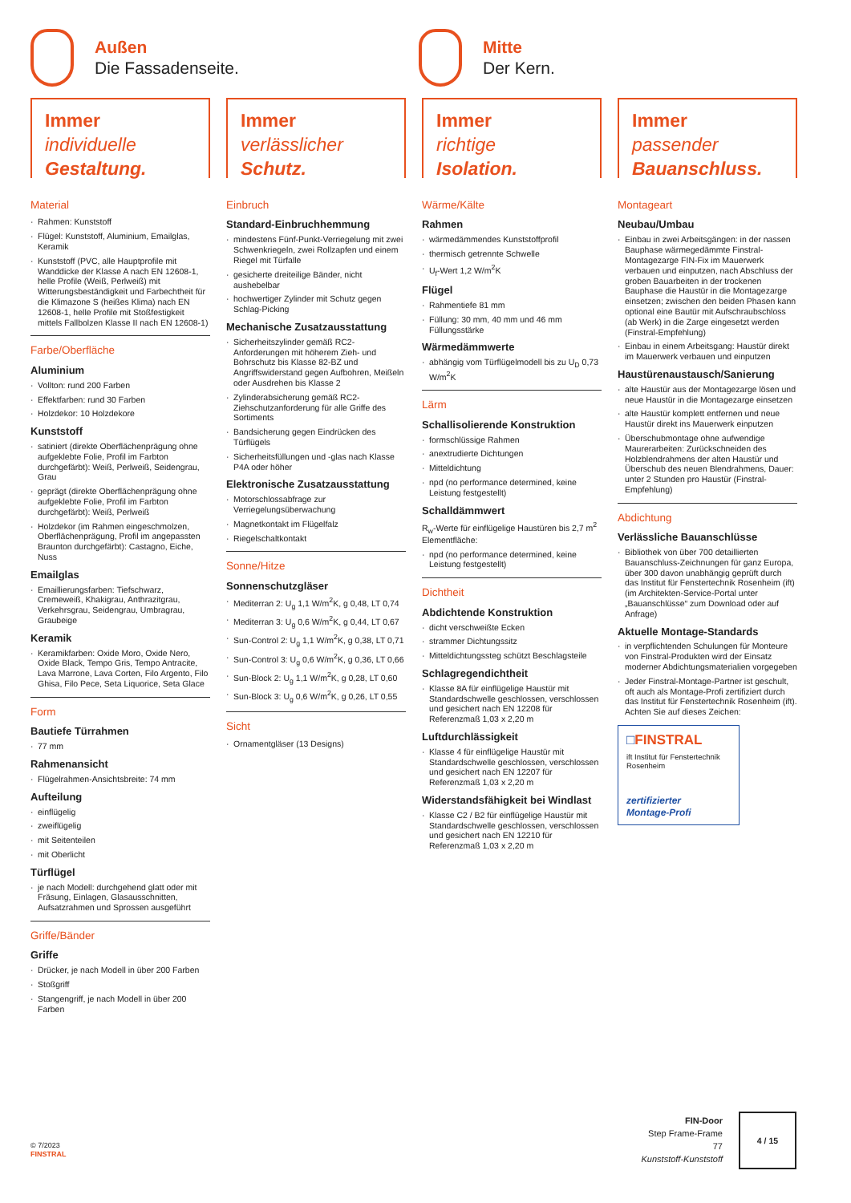Außen
Die Fassadenseite.
Mitte
Der Kern.
Immer
individuelle
Gestaltung.
Immer
verlässlicher
Schutz.
Immer
richtige
Isolation.
Immer
passender
Bauanschluss.
Material
Rahmen: Kunststoff
Flügel: Kunststoff, Aluminium, Emailglas, Keramik
Kunststoff (PVC, alle Hauptprofile mit Wanddicke der Klasse A nach EN 12608-1, helle Profile (Weiß, Perlweiß) mit Witterungsbeständigkeit und Farbechtheit für die Klimazone S (heißes Klima) nach EN 12608-1, helle Profile mit Stoßfestigkeit mittels Fallbolzen Klasse II nach EN 12608-1)
Farbe/Oberfläche
Aluminium
Vollton: rund 200 Farben
Effektfarben: rund 30 Farben
Holzdekor: 10 Holzdekore
Kunststoff
satiniert (direkte Oberflächenprägung ohne aufgeklebte Folie, Profil im Farbton durchgefärbt): Weiß, Perlweiß, Seidengrau, Grau
geprägt (direkte Oberflächenprägung ohne aufgeklebte Folie, Profil im Farbton durchgefärbt): Weiß, Perlweiß
Holzdekor (im Rahmen eingeschmolzen, Oberflächenprägung, Profil im angepassten Braunton durchgefärbt): Castagno, Eiche, Nuss
Emailglas
Emaillierungsfarben: Tiefschwarz, Cremeweiß, Khakigrau, Anthrazitgrau, Verkehrsgrau, Seidengrau, Umbragrau, Graubeige
Keramik
Keramikfarben: Oxide Moro, Oxide Nero, Oxide Black, Tempo Gris, Tempo Antracite, Lava Marrone, Lava Corten, Filo Argento, Filo Ghisa, Filo Pece, Seta Liquorice, Seta Glace
Form
Bautiefe Türrahmen
77 mm
Rahmenansicht
Flügelrahmen-Ansichtsbreite: 74 mm
Aufteilung
einflügelig
zweiflügelig
mit Seitenteilen
mit Oberlicht
Türflügel
je nach Modell: durchgehend glatt oder mit Fräsung, Einlagen, Glasausschnitten, Aufsatzrahmen und Sprossen ausgeführt
Griffe/Bänder
Griffe
Drücker, je nach Modell in über 200 Farben
Stoßgriff
Stangengriff, je nach Modell in über 200 Farben
Einbruch
Standard-Einbruchhemmung
mindestens Fünf-Punkt-Verriegelung mit zwei Schwenkriegeln, zwei Rollzapfen und einem Riegel mit Türfalle
gesicherte dreiteilige Bänder, nicht aushebelbar
hochwertiger Zylinder mit Schutz gegen Schlag-Picking
Mechanische Zusatzausstattung
Sicherheitszylinder gemäß RC2-Anforderungen mit höherem Zieh- und Bohrschutz bis Klasse 82-BZ und Angriffswiderstand gegen Aufbohren, Meißeln oder Ausdrehen bis Klasse 2
Zylinderabsicherung gemäß RC2-Ziehschutzanforderung für alle Griffe des Sortiments
Bandsicherung gegen Eindrücken des Türflügels
Sicherheitsfüllungen und -glas nach Klasse P4A oder höher
Elektronische Zusatzausstattung
Motorschlossabfrage zur Verriegelungsüberwachung
Magnetkontakt im Flügelfalz
Riegelschaltkontakt
Sonne/Hitze
Sonnenschutzgläser
Mediterran 2: U<sub>g</sub> 1,1 W/m<sup>2</sup>K, g 0,48, LT 0,74
Mediterran 3: U<sub>g</sub> 0,6 W/m<sup>2</sup>K, g 0,44, LT 0,67
Sun-Control 2: U<sub>g</sub> 1,1 W/m<sup>2</sup>K, g 0,38, LT 0,71
Sun-Control 3: U<sub>g</sub> 0,6 W/m<sup>2</sup>K, g 0,36, LT 0,66
Sun-Block 2: U<sub>g</sub> 1,1 W/m<sup>2</sup>K, g 0,28, LT 0,60
Sun-Block 3: U<sub>g</sub> 0,6 W/m<sup>2</sup>K, g 0,26, LT 0,55
Sicht
Ornamentgläser (13 Designs)
Wärme/Kälte
Rahmen
wärmedämmendes Kunststoffprofil
thermisch getrennte Schwelle
U<sub>f</sub>-Wert 1,2 W/m<sup>2</sup>K
Flügel
Rahmentiefe 81 mm
Füllung: 30 mm, 40 mm und 46 mm Füllungsstärke
Wärmedämmwerte
abhängig vom Türflügelmodell bis zu U<sub>D</sub> 0,73 W/m<sup>2</sup>K
Lärm
Schallisolierende Konstruktion
formschlüssige Rahmen
anextrudierte Dichtungen
Mitteldichtung
npd (no performance determined, keine Leistung festgestellt)
Schalldämmwert
R<sub>w</sub>-Werte für einflügelige Haustüren bis 2,7 m<sup>2</sup> Elementfläche:
npd (no performance determined, keine Leistung festgestellt)
Dichtheit
Abdichtende Konstruktion
dicht verschweißte Ecken
strammer Dichtungssitz
Mitteldichtungssteg schützt Beschlagsteile
Schlagregendichtheit
Klasse 8A für einflügelige Haustür mit Standardschwelle geschlossen, verschlossen und gesichert nach EN 12208 für Referenzmaß 1,03 x 2,20 m
Luftdurchlässigkeit
Klasse 4 für einflügelige Haustür mit Standardschwelle geschlossen, verschlossen und gesichert nach EN 12207 für Referenzmaß 1,03 x 2,20 m
Widerstandsfähigkeit bei Windlast
Klasse C2 / B2 für einflügelige Haustür mit Standardschwelle geschlossen, verschlossen und gesichert nach EN 12210 für Referenzmaß 1,03 x 2,20 m
Montageart
Neubau/Umbau
Einbau in zwei Arbeitsgängen: in der nassen Bauphase wärmegedämmte Finstral-Montagezarge FIN-Fix im Mauerwerk verbauen und einputzen, nach Abschluss der groben Bauarbeiten in der trockenen Bauphase die Haustür in die Montagezarge einsetzen; zwischen den beiden Phasen kann optional eine Bautür mit Aufschraubschloss (ab Werk) in die Zarge eingesetzt werden (Finstral-Empfehlung)
Einbau in einem Arbeitsgang: Haustür direkt im Mauerwerk verbauen und einputzen
Haustürenaustausch/Sanierung
alte Haustür aus der Montagezarge lösen und neue Haustür in die Montagezarge einsetzen
alte Haustür komplett entfernen und neue Haustür direkt ins Mauerwerk einputzen
Überschubmontage ohne aufwendige Maurerarbeiten: Zurückschneiden des Holzblendrahmens der alten Haustür und Überschub des neuen Blendrahmens, Dauer: unter 2 Stunden pro Haustür (Finstral-Empfehlung)
Abdichtung
Verlässliche Bauanschlüsse
Bibliothek von über 700 detaillierten Bauanschluss-Zeichnungen für ganz Europa, über 300 davon unabhängig geprüft durch das Institut für Fenstertechnik Rosenheim (ift) (im Architekten-Service-Portal unter „Bauanschlüsse“ zum Download oder auf Anfrage)
Aktuelle Montage-Standards
in verpflichtenden Schulungen für Monteure von Finstral-Produkten wird der Einsatz moderner Abdichtungsmaterialien vorgegeben
Jeder Finstral-Montage-Partner ist geschult, oft auch als Montage-Profi zertifiziert durch das Institut für Fenstertechnik Rosenheim (ift). Achten Sie auf dieses Zeichen:
□FINSTRAL
ift Institut für Fenstertechnik Rosenheim
zertifizierter
Montage-Profi
© 7/2023
FINSTRAL
FIN-Door
Step Frame-Frame
77
Kunststoff-Kunststoff
4 / 15